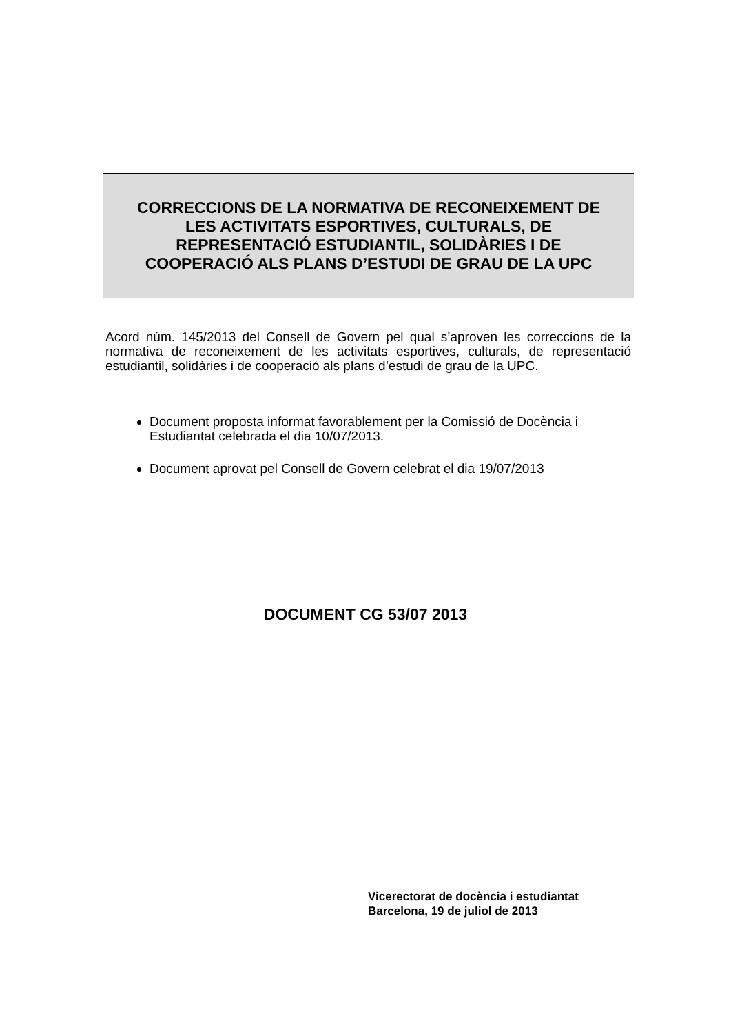CORRECCIONS DE LA NORMATIVA DE RECONEIXEMENT DE
LES ACTIVITATS ESPORTIVES, CULTURALS, DE
REPRESENTACIÓ ESTUDIANTIL, SOLIDÀRIES I DE
COOPERACIÓ ALS PLANS D’ESTUDI DE GRAU DE LA UPC
Acord núm. 145/2013 del Consell de Govern pel qual s’aproven les correccions de la normativa de reconeixement de les activitats esportives, culturals, de representació estudiantil, solidàries i de cooperació als plans d’estudi de grau de la UPC.
Document proposta informat favorablement per la Comissió de Docència i Estudiantat celebrada el dia 10/07/2013.
Document aprovat pel Consell de Govern celebrat el dia 19/07/2013
DOCUMENT CG 53/07 2013
Vicerectorat de docència i estudiantat
Barcelona, 19 de juliol de 2013